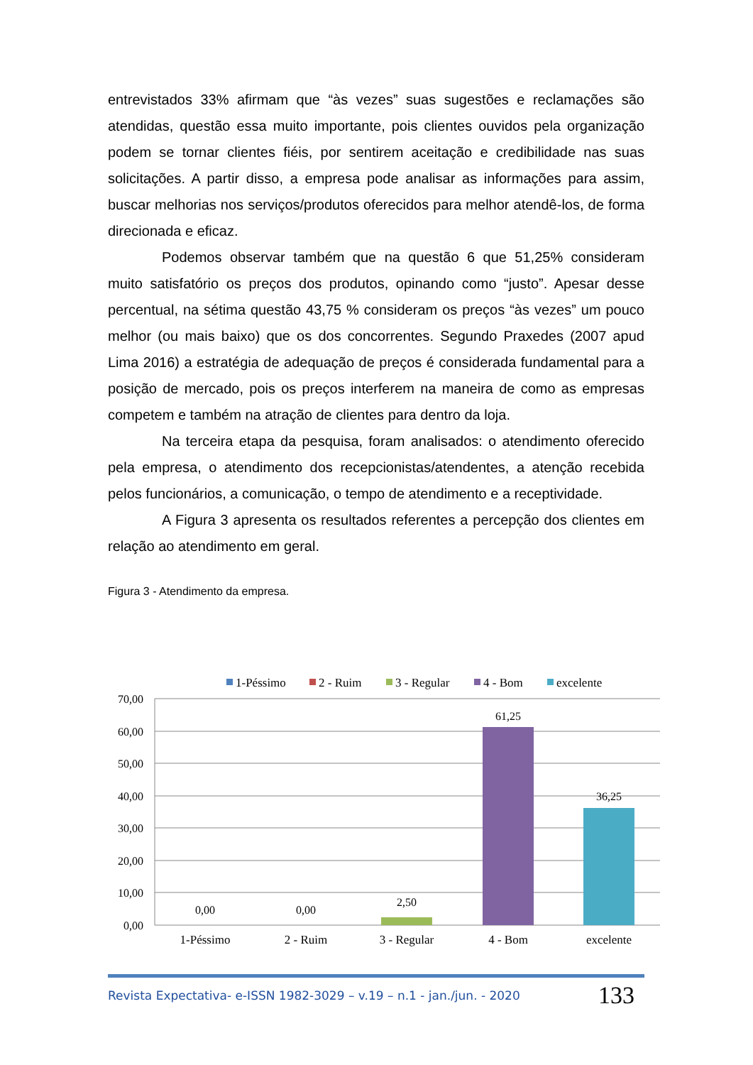entrevistados 33% afirmam que “às vezes” suas sugestões e reclamações são atendidas, questão essa muito importante, pois clientes ouvidos pela organização podem se tornar clientes fiéis, por sentirem aceitação e credibilidade nas suas solicitações. A partir disso, a empresa pode analisar as informações para assim, buscar melhorias nos serviços/produtos oferecidos para melhor atendê-los, de forma direcionada e eficaz.
Podemos observar também que na questão 6 que 51,25% consideram muito satisfatório os preços dos produtos, opinando como “justo”. Apesar desse percentual, na sétima questão 43,75 % consideram os preços “às vezes” um pouco melhor (ou mais baixo) que os dos concorrentes. Segundo Praxedes (2007 apud Lima 2016) a estratégia de adequação de preços é considerada fundamental para a posição de mercado, pois os preços interferem na maneira de como as empresas competem e também na atração de clientes para dentro da loja.
Na terceira etapa da pesquisa, foram analisados: o atendimento oferecido pela empresa, o atendimento dos recepcionistas/atendentes, a atenção recebida pelos funcionários, a comunicação, o tempo de atendimento e a receptividade.
A Figura 3 apresenta os resultados referentes a percepção dos clientes em relação ao atendimento em geral.
Figura 3 - Atendimento da empresa.
1-Péssimo
2 - Ruim
3 - Regular
4 - Bom
excelente
70,00
60,00
50,00
40,00
30,00
20,00
10,00
0,00
0,00
0,00
2,50
61,25
36,25
1-Péssimo
2 - Ruim
3 - Regular
4 - Bom
excelente
Revista Expectativa- e-ISSN 1982-3029 – v.19 – n.1 - jan./jun. - 2020 133